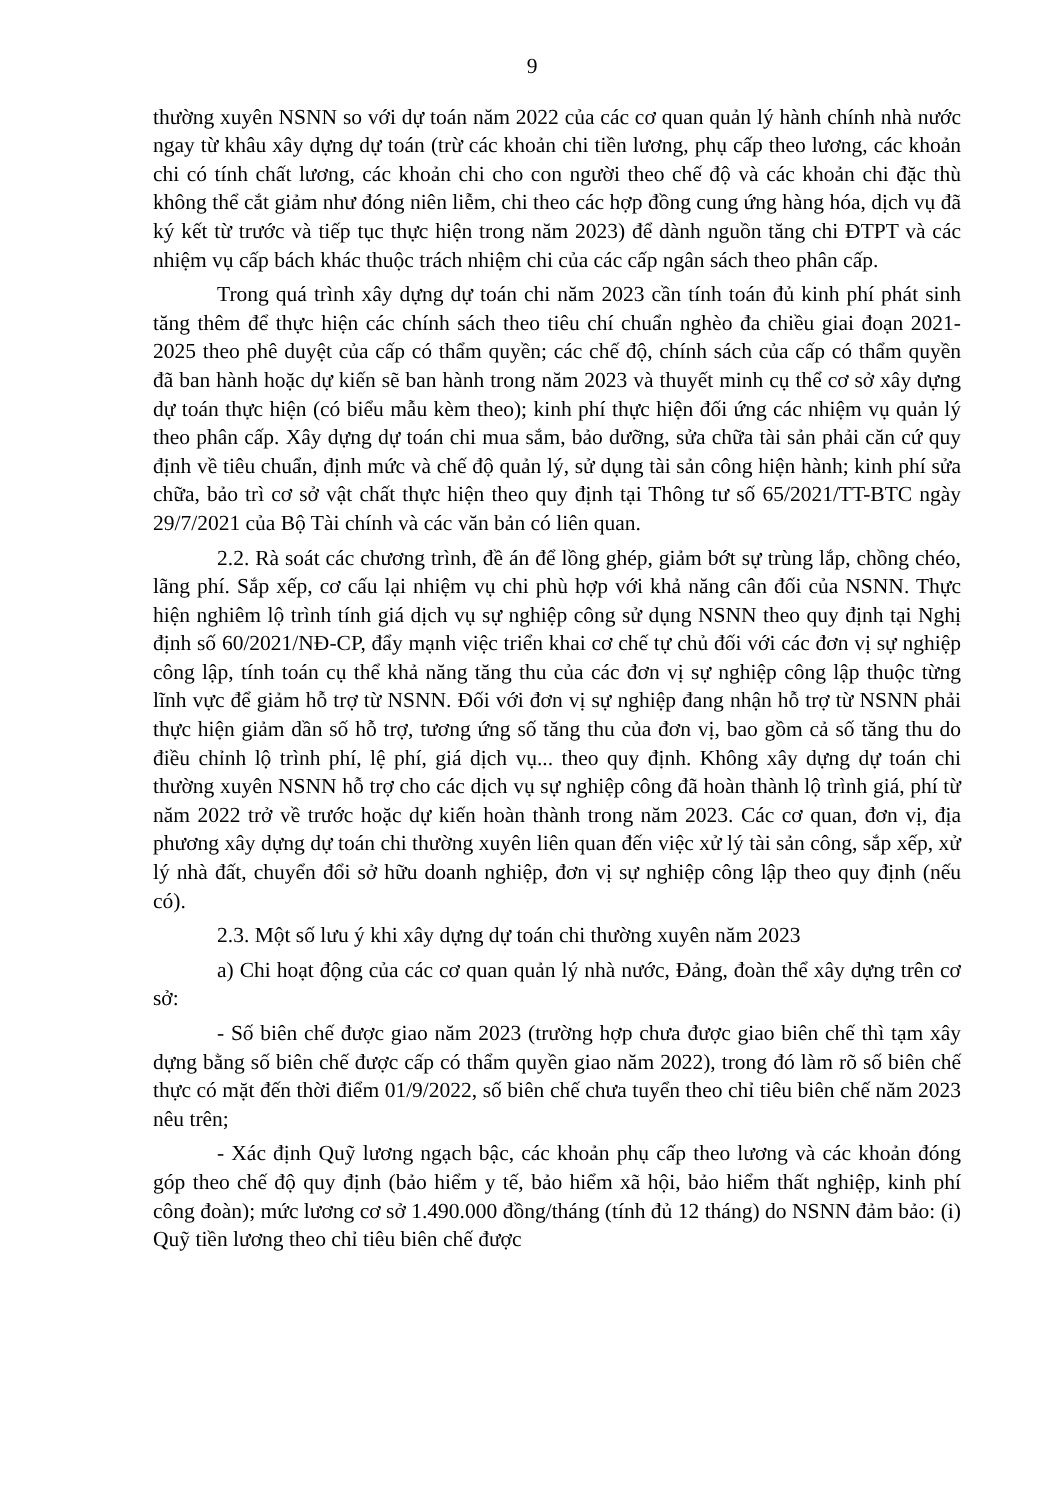9
thường xuyên NSNN so với dự toán năm 2022 của các cơ quan quản lý hành chính nhà nước ngay từ khâu xây dựng dự toán (trừ các khoản chi tiền lương, phụ cấp theo lương, các khoản chi có tính chất lương, các khoản chi cho con người theo chế độ và các khoản chi đặc thù không thể cắt giảm như đóng niên liễm, chi theo các hợp đồng cung ứng hàng hóa, dịch vụ đã ký kết từ trước và tiếp tục thực hiện trong năm 2023) để dành nguồn tăng chi ĐTPT và các nhiệm vụ cấp bách khác thuộc trách nhiệm chi của các cấp ngân sách theo phân cấp.
Trong quá trình xây dựng dự toán chi năm 2023 cần tính toán đủ kinh phí phát sinh tăng thêm để thực hiện các chính sách theo tiêu chí chuẩn nghèo đa chiều giai đoạn 2021-2025 theo phê duyệt của cấp có thẩm quyền; các chế độ, chính sách của cấp có thẩm quyền đã ban hành hoặc dự kiến sẽ ban hành trong năm 2023 và thuyết minh cụ thể cơ sở xây dựng dự toán thực hiện (có biểu mẫu kèm theo); kinh phí thực hiện đối ứng các nhiệm vụ quản lý theo phân cấp. Xây dựng dự toán chi mua sắm, bảo dưỡng, sửa chữa tài sản phải căn cứ quy định về tiêu chuẩn, định mức và chế độ quản lý, sử dụng tài sản công hiện hành; kinh phí sửa chữa, bảo trì cơ sở vật chất thực hiện theo quy định tại Thông tư số 65/2021/TT-BTC ngày 29/7/2021 của Bộ Tài chính và các văn bản có liên quan.
2.2. Rà soát các chương trình, đề án để lồng ghép, giảm bớt sự trùng lắp, chồng chéo, lãng phí. Sắp xếp, cơ cấu lại nhiệm vụ chi phù hợp với khả năng cân đối của NSNN. Thực hiện nghiêm lộ trình tính giá dịch vụ sự nghiệp công sử dụng NSNN theo quy định tại Nghị định số 60/2021/NĐ-CP, đẩy mạnh việc triển khai cơ chế tự chủ đối với các đơn vị sự nghiệp công lập, tính toán cụ thể khả năng tăng thu của các đơn vị sự nghiệp công lập thuộc từng lĩnh vực để giảm hỗ trợ từ NSNN. Đối với đơn vị sự nghiệp đang nhận hỗ trợ từ NSNN phải thực hiện giảm dần số hỗ trợ, tương ứng số tăng thu của đơn vị, bao gồm cả số tăng thu do điều chỉnh lộ trình phí, lệ phí, giá dịch vụ... theo quy định. Không xây dựng dự toán chi thường xuyên NSNN hỗ trợ cho các dịch vụ sự nghiệp công đã hoàn thành lộ trình giá, phí từ năm 2022 trở về trước hoặc dự kiến hoàn thành trong năm 2023. Các cơ quan, đơn vị, địa phương xây dựng dự toán chi thường xuyên liên quan đến việc xử lý tài sản công, sắp xếp, xử lý nhà đất, chuyển đổi sở hữu doanh nghiệp, đơn vị sự nghiệp công lập theo quy định (nếu có).
2.3. Một số lưu ý khi xây dựng dự toán chi thường xuyên năm 2023
a) Chi hoạt động của các cơ quan quản lý nhà nước, Đảng, đoàn thể xây dựng trên cơ sở:
- Số biên chế được giao năm 2023 (trường hợp chưa được giao biên chế thì tạm xây dựng bằng số biên chế được cấp có thẩm quyền giao năm 2022), trong đó làm rõ số biên chế thực có mặt đến thời điểm 01/9/2022, số biên chế chưa tuyển theo chỉ tiêu biên chế năm 2023 nêu trên;
- Xác định Quỹ lương ngạch bậc, các khoản phụ cấp theo lương và các khoản đóng góp theo chế độ quy định (bảo hiểm y tế, bảo hiểm xã hội, bảo hiểm thất nghiệp, kinh phí công đoàn); mức lương cơ sở 1.490.000 đồng/tháng (tính đủ 12 tháng) do NSNN đảm bảo: (i) Quỹ tiền lương theo chỉ tiêu biên chế được